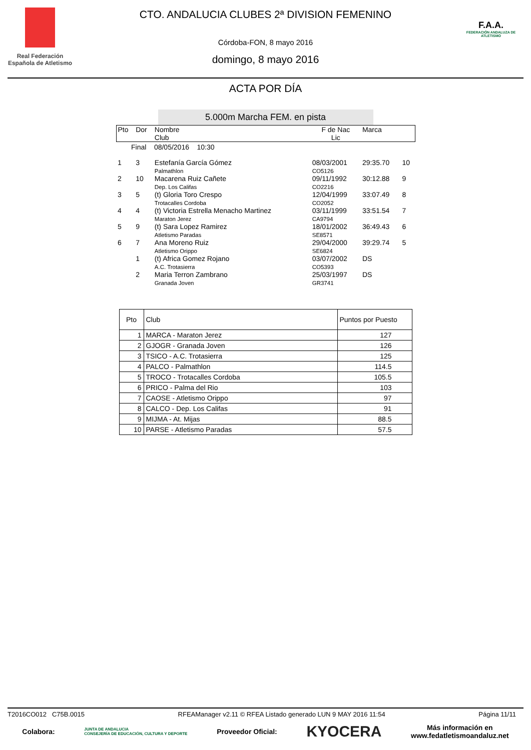Real Federación Española de Atletismo
CTO. ANDALUCIA CLUBES 2ª DIVISION FEMENINO
Córdoba-FON, 8 mayo 2016
domingo, 8 mayo 2016
F.A.A.
FEDERACIÓN ANDALUZA DE ATLETISMO
ACTA POR DÍA
5.000m Marcha FEM. en pista
| Pto | Dor | Nombre Club | F de Nac Lic | Marca | |
| Final 08/05/2016 10:30 | | | | | |
| 1 | 3 | Estefanía García Gómez Palmathlon | 08/03/2001 CO5126 | 29:35.70 | 10 |
| 2 | 10 | Macarena Ruiz Cañete Dep. Los Califas | 09/11/1992 CO2216 | 30:12.88 | 9 |
| 3 | 5 | (t) Gloria Toro Crespo Trotacalles Cordoba | 12/04/1999 CO2052 | 33:07.49 | 8 |
| 4 | 4 | (t) Victoria Estrella Menacho Martinez Maraton Jerez | 03/11/1999 CA9794 | 33:51.54 | 7 |
| 5 | 9 | (t) Sara Lopez Ramirez Atletismo Paradas | 18/01/2002 SE8571 | 36:49.43 | 6 |
| 6 | 7 | Ana Moreno Ruiz Atletismo Orippo | 29/04/2000 SE6824 | 39:29.74 | 5 |
| | 1 | (t) Africa Gomez Rojano A.C. Trotasierra | 03/07/2002 CO5393 | DS | |
| | 2 | Maria Terron Zambrano Granada Joven | 25/03/1997 GR3741 | DS | |
| Pto | Club | Puntos por Puesto |
| --- | --- | --- |
| 1 | MARCA - Maraton Jerez | 127 |
| 2 | GJOGR - Granada Joven | 126 |
| 3 | TSICO - A.C. Trotasierra | 125 |
| 4 | PALCO - Palmathlon | 114.5 |
| 5 | TROCO - Trotacalles Cordoba | 105.5 |
| 6 | PRICO - Palma del Rio | 103 |
| 7 | CAOSE - Atletismo Orippo | 97 |
| 8 | CALCO - Dep. Los Califas | 91 |
| 9 | MIJMA - At. Mijas | 88.5 |
| 10 | PARSE - Atletismo Paradas | 57.5 |
T2016CO012 C75B.0015 RFEAManager v2.11 © RFEA Listado generado LUN 9 MAY 2016 11:54 Página 11/11
Colabora: JUNTA DE ANDALUCIA
CONSEJERÍA DE EDUCACIÓN, CULTURA Y DEPORTE Proveedor Oficial: KYOCERA Más información en
www.fedatletismoandaluz.net